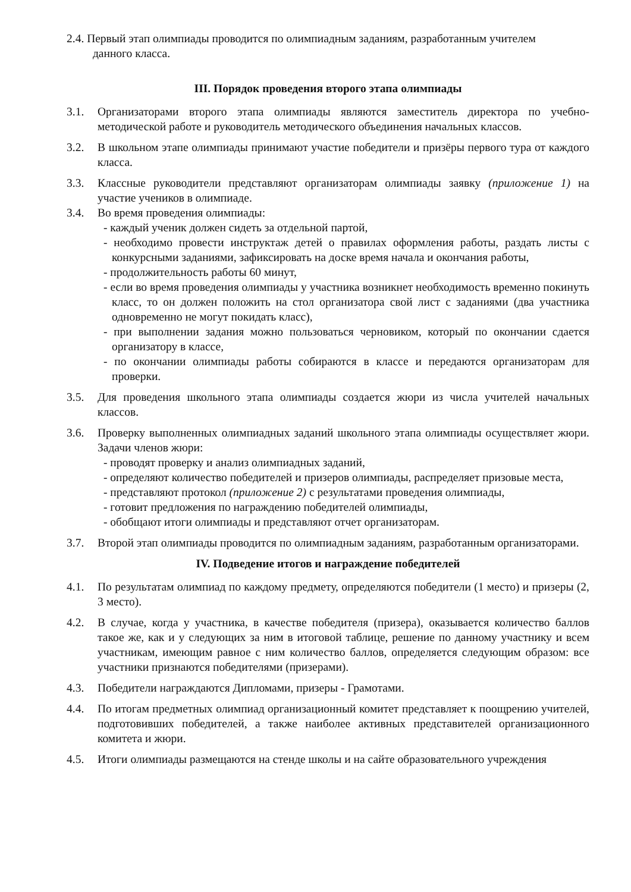2.4. Первый этап олимпиады проводится по олимпиадным заданиям, разработанным учителем
данного класса.
III. Порядок проведения второго этапа олимпиады
3.1. Организаторами второго этапа олимпиады являются заместитель директора по учебно-методической работе и руководитель методического объединения начальных классов.
3.2. В школьном этапе олимпиады принимают участие победители и призёры первого тура от каждого класса.
3.3. Классные руководители представляют организаторам олимпиады заявку (приложение 1) на участие учеников в олимпиаде.
3.4. Во время проведения олимпиады:
- каждый ученик должен сидеть за отдельной партой,
- необходимо провести инструктаж детей о правилах оформления работы, раздать листы с конкурсными заданиями, зафиксировать на доске время начала и окончания работы,
- продолжительность работы 60 минут,
- если во время проведения олимпиады у участника возникнет необходимость временно покинуть класс, то он должен положить на стол организатора свой лист с заданиями (два участника одновременно не могут покидать класс),
- при выполнении задания можно пользоваться черновиком, который по окончании сдается организатору в классе,
- по окончании олимпиады работы собираются в классе и передаются организаторам для проверки.
3.5. Для проведения школьного этапа олимпиады создается жюри из числа учителей начальных классов.
3.6. Проверку выполненных олимпиадных заданий школьного этапа олимпиады осуществляет жюри. Задачи членов жюри:
- проводят проверку и анализ олимпиадных заданий,
- определяют количество победителей и призеров олимпиады, распределяет призовые места,
- представляют протокол (приложение 2) с результатами проведения олимпиады,
- готовит предложения по награждению победителей олимпиады,
- обобщают итоги олимпиады и представляют отчет организаторам.
3.7. Второй этап олимпиады проводится по олимпиадным заданиям, разработанным организаторами.
IV. Подведение итогов и награждение победителей
4.1. По результатам олимпиад по каждому предмету, определяются победители (1 место) и призеры (2, 3 место).
4.2. В случае, когда у участника, в качестве победителя (призера), оказывается количество баллов такое же, как и у следующих за ним в итоговой таблице, решение по данному участнику и всем участникам, имеющим равное с ним количество баллов, определяется следующим образом: все участники признаются победителями (призерами).
4.3. Победители награждаются Дипломами, призеры - Грамотами.
4.4. По итогам предметных олимпиад организационный комитет представляет к поощрению учителей, подготовивших победителей, а также наиболее активных представителей организационного комитета и жюри.
4.5. Итоги олимпиады размещаются на стенде школы и на сайте образовательного учреждения